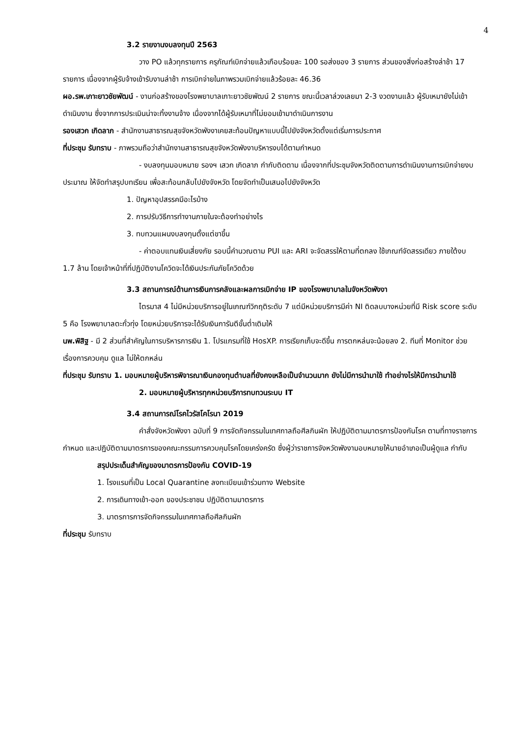4
3.2 รายงานงบลงทุนปี 2563
วาง PO แล้วทุกรายการ ครุภัณฑ์เบิกจ่ายแล้วเกือบร้อยละ 100 รอส่งของ 3 รายการ ส่วนของสิ่งก่อสร้างล่าช้า 17 รายการ เนื่องจากผู้รับจ้างเข้ารับงานล่าช้า การเบิกจ่ายในภาพรวมเบิกจ่ายแล้วร้อยละ 46.36
ผอ.รพ.เกาะยาวชัยพัฒน์ - งานก่อสร้างของโรงพยาบาลเกาะยาวชัยพัฒน์ 2 รายการ ขณะนี้เวลาล่วงเลยมา 2-3 งวดงานแล้ว ผู้รับเหมายังไม่เข้าดำเนินงาน ซึ่งจากการประเมินน่าจะทิ้งงานจ้าง เนื่องจากได้ผู้รับเหมาที่ไม่ยอมเข้ามาดำเนินการงาน
รองเสวก เกิดลาภ - สำนักงานสาธารณสุขจังหวัดพังงาเคยสะท้อนปัญหาแบบนี้ไปยังจังหวัดตั้งแต่เริ่มการประกาศ
ที่ประชุม รับทราบ - ภาพรวมถือว่าสำนักงานสาธารณสุขจังหวัดพังงาบริหารงบได้ตามกำหนด
- งบลงทุนมอบหมาย รองฯ เสวก เกิดลาภ กำกับติดตาม เนื่องจากที่ประชุมจังหวัดติดตามการดำเนินงานการเบิกจ่ายงบประมาณ ให้จัดทำสรุปบทเรียน เพื่อสะท้อนกลับไปยังจังหวัด โดยจัดทำเป็นเสนอไปยังจังหวัด
1. ปัญหาอุปสรรคมีอะไรบ้าง
2. การปรับวิธีการทำงานภายในจะต้องทำอย่างไร
3. ทบทวนแผนงบลงทุนตั้งแต่ขาขึ้น
- ค่าตอบแทนเงินเสี่ยงภัย รอบนี้คำนวณตาม PUI และ ARI จะจัดสรรให้ตามที่ตกลง ใช้เกณฑ์จัดสรรเดียว ภายใต้งบ 1.7 ล้าน โดยเจ้าหน้าที่ที่ปฏิบัติงานโควิดจะได้เงินประกันภัยโควิดด้วย
3.3 สถานการณ์ด้านการเงินการคลังและผลการเบิกจ่าย IP ของโรงพยาบาลในจังหวัดพังงา
ไตรมาส 4 ไม่มีหน่วยบริการอยู่ในเกณฑ์วิกฤติระดับ 7 แต่มีหน่วยบริการมีค่า NI ติดลบบางหน่วยที่มี Risk score ระดับ 5 คือ โรงพยาบาลตะกั่วทุ่ง โดยหน่วยบริการจะได้รับเงินการันตีขั้นต่ำเติมให้
นพ.พิสิฐ - มี 2 ส่วนที่สำคัญในการบริหารการเงิน 1. โปรแกรมที่ใช้ HosXP. การเรียกเก็บจะดีขึ้น การตกหล่นจะน้อยลง 2. ทีมที่ Monitor ช่วยเรื่องการควบคุม ดูแล ไม่ให้ตกหล่น
ที่ประชุม รับทราบ 1. มอบหมายผู้บริหารพิจารณาเงินกองทุนตำบลที่ยังคงเหลือเป็นจำนวนมาก ยังไม่มีการนำมาใช้ ทำอย่างไรให้มีการนำมาใช้
2. มอบหมายผู้บริหารทุกหน่วยบริการทบทวนระบบ IT
3.4 สถานการณ์โรคไวรัสโคโรนา 2019
คำสั่งจังหวัดพังงา ฉบับที่ 9 การจัดกิจกรรมในเทศกาลถือศีลกินผัก ให้ปฏิบัติตามมาตรการป้องกันโรค ตามที่ทางราชการ กำหนด และปฏิบัติตามมาตรการของคณะกรรมการควบคุมโรคโดยเคร่งครัด ซึ่งผู้ว่าราชการจังหวัดพังงามอบหมายให้นายอำเภอเป็นผู้ดูแล กำกับ
สรุปประเด็นสำคัญของมาตรการป้องกัน COVID-19
1. โรงแรมที่เป็น Local Quarantine ลงทะเบียนเข้าร่วมทาง Website
2. การเดินทางเข้า-ออก ของประชาชน ปฏิบัติตามมาตรการ
3. มาตรการการจัดกิจกรรมในเทศกาลถือศีลกินผัก
ที่ประชุม รับทราบ